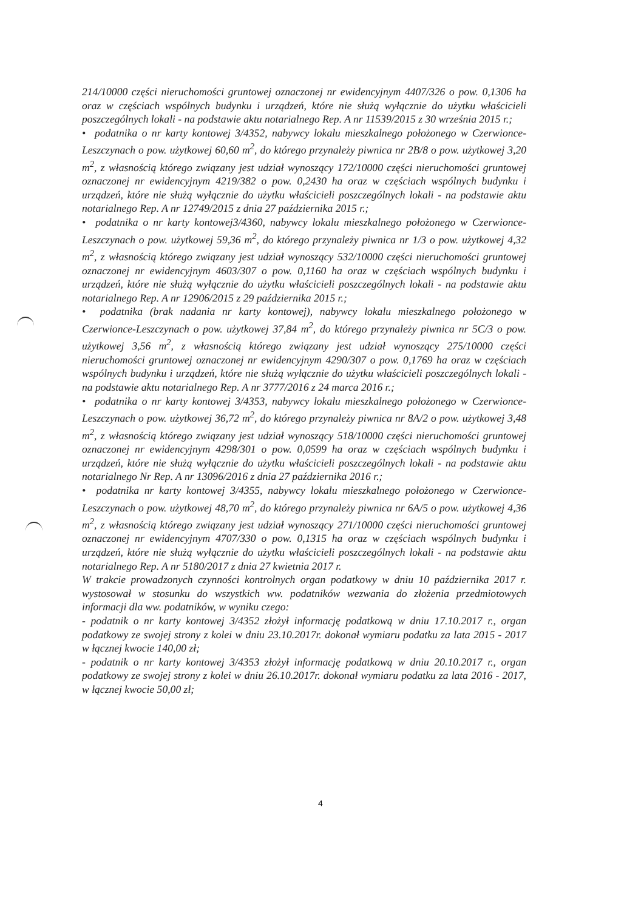214/10000 części nieruchomości gruntowej oznaczonej nr ewidencyjnym 4407/326 o pow. 0,1306 ha oraz w częściach wspólnych budynku i urządzeń, które nie służą wyłącznie do użytku właścicieli poszczególnych lokali - na podstawie aktu notarialnego Rep. A nr 11539/2015 z 30 września 2015 r.;
• podatnika o nr karty kontowej 3/4352, nabywcy lokalu mieszkalnego położonego w Czerwionce-Leszczynach o pow. użytkowej 60,60 m<sup>2</sup>, do którego przynależy piwnica nr 2B/8 o pow. użytkowej 3,20 m<sup>2</sup>, z własnością którego związany jest udział wynoszący 172/10000 części nieruchomości gruntowej oznaczonej nr ewidencyjnym 4219/382 o pow. 0,2430 ha oraz w częściach wspólnych budynku i urządzeń, które nie służą wyłącznie do użytku właścicieli poszczególnych lokali - na podstawie aktu notarialnego Rep. A nr 12749/2015 z dnia 27 października 2015 r.;
• podatnika o nr karty kontowej3/4360, nabywcy lokalu mieszkalnego położonego w Czerwionce-Leszczynach o pow. użytkowej 59,36 m<sup>2</sup>, do którego przynależy piwnica nr 1/3 o pow. użytkowej 4,32 m<sup>2</sup>, z własnością którego związany jest udział wynoszący 532/10000 części nieruchomości gruntowej oznaczonej nr ewidencyjnym 4603/307 o pow. 0,1160 ha oraz w częściach wspólnych budynku i urządzeń, które nie służą wyłącznie do użytku właścicieli poszczególnych lokali - na podstawie aktu notarialnego Rep. A nr 12906/2015 z 29 października 2015 r.;
• podatnika (brak nadania nr karty kontowej), nabywcy lokalu mieszkalnego położonego w Czerwionce-Leszczynach o pow. użytkowej 37,84 m<sup>2</sup>, do którego przynależy piwnica nr 5C/3 o pow. użytkowej 3,56 m<sup>2</sup>, z własnością którego związany jest udział wynoszący 275/10000 części nieruchomości gruntowej oznaczonej nr ewidencyjnym 4290/307 o pow. 0,1769 ha oraz w częściach wspólnych budynku i urządzeń, które nie służą wyłącznie do użytku właścicieli poszczególnych lokali - na podstawie aktu notarialnego Rep. A nr 3777/2016 z 24 marca 2016 r.;
• podatnika o nr karty kontowej 3/4353, nabywcy lokalu mieszkalnego położonego w Czerwionce-Leszczynach o pow. użytkowej 36,72 m<sup>2</sup>, do którego przynależy piwnica nr 8A/2 o pow. użytkowej 3,48 m<sup>2</sup>, z własnością którego związany jest udział wynoszący 518/10000 części nieruchomości gruntowej oznaczonej nr ewidencyjnym 4298/301 o pow. 0,0599 ha oraz w częściach wspólnych budynku i urządzeń, które nie służą wyłącznie do użytku właścicieli poszczególnych lokali - na podstawie aktu notarialnego Nr Rep. A nr 13096/2016 z dnia 27 października 2016 r.;
• podatnika nr karty kontowej 3/4355, nabywcy lokalu mieszkalnego położonego w Czerwionce-Leszczynach o pow. użytkowej 48,70 m<sup>2</sup>, do którego przynależy piwnica nr 6A/5 o pow. użytkowej 4,36 m<sup>2</sup>, z własnością którego związany jest udział wynoszący 271/10000 części nieruchomości gruntowej oznaczonej nr ewidencyjnym 4707/330 o pow. 0,1315 ha oraz w częściach wspólnych budynku i urządzeń, które nie służą wyłącznie do użytku właścicieli poszczególnych lokali - na podstawie aktu notarialnego Rep. A nr 5180/2017 z dnia 27 kwietnia 2017 r.
W trakcie prowadzonych czynności kontrolnych organ podatkowy w dniu 10 października 2017 r. wystosował w stosunku do wszystkich ww. podatników wezwania do złożenia przedmiotowych informacji dla ww. podatników, w wyniku czego:
- podatnik o nr karty kontowej 3/4352 złożył informację podatkową w dniu 17.10.2017 r., organ podatkowy ze swojej strony z kolei w dniu 23.10.2017r. dokonał wymiaru podatku za lata 2015 - 2017 w łącznej kwocie 140,00 zł;
- podatnik o nr karty kontowej 3/4353 złożył informację podatkową w dniu 20.10.2017 r., organ podatkowy ze swojej strony z kolei w dniu 26.10.2017r. dokonał wymiaru podatku za lata 2016 - 2017, w łącznej kwocie 50,00 zł;
4